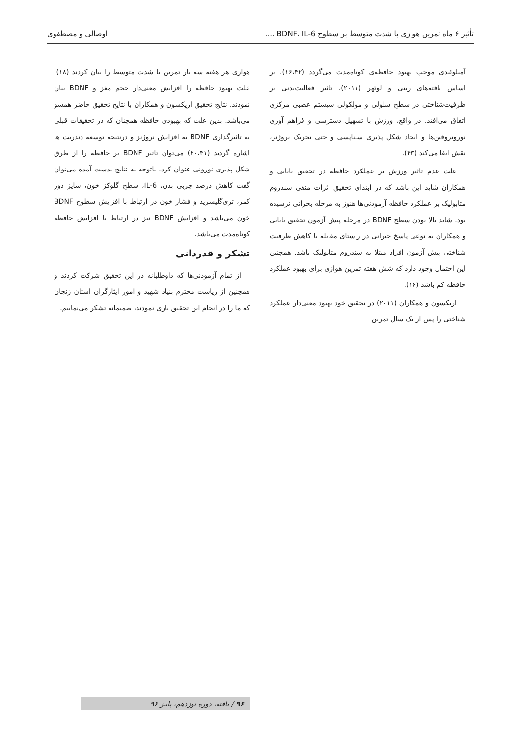تأثیر ۶ ماه تمرین هوازی با شدت متوسط بر سطوح BDNF، IL-6 .... اوصالی و مصطفوی
آمیلوئیدی موجب بهبود حافظه‌ی کوتاه‌مدت می‌گردد (۱۶،۴۲). بر اساس یافته‌های ریتی و لوئهر (۲۰۱۱)، تاثیر فعالیت‌بدنی بر ظرفیت‌شناختی در سطح سلولی و مولکولی سیستم عصبی مرکزی اتفاق می‌افتد. در واقع، ورزش با تسهیل دسترسی و فراهم آوری نوروتروفین‌ها و ایجاد شکل پذیری سیناپسی و حتی تحریک نروژنز، نقش ایفا می‌کند (۴۳).
علت عدم تاثیر ورزش بر عملکرد حافظه در تحقیق بابایی و همکاران شاید این باشد که در ابتدای تحقیق اثرات منفی سندروم متابولیک بر عملکرد حافظه آزمودنی‌ها هنوز به مرحله بحرانی نرسیده بود. شاید بالا بودن سطح BDNF در مرحله پیش آزمون تحقیق بابایی و همکاران به نوعی پاسخ جبرانی در راستای مقابله با کاهش ظرفیت شناختی پیش آزمون افراد مبتلا به سندروم متابولیک باشد. همچنین این احتمال وجود دارد که شش هفته تمرین هوازی برای بهبود عملکرد حافظه کم باشد (۱۶).
اریکسون و همکاران (۲۰۱۱) در تحقیق خود بهبود معنی‌دار عملکرد شناختی را پس از یک سال تمرین
هوازی هر هفته سه بار تمرین با شدت متوسط را بیان کردند (۱۸). علت بهبود حافظه را افزایش معنی‌دار حجم مغز و BDNF بیان نمودند. نتایج تحقیق اریکسون و همکاران با نتایج تحقیق حاضر همسو می‌باشد. بدین علت که بهبودی حافظه همچنان که در تحقیقات قبلی به تاثیرگذاری BDNF به افزایش نروژنز و درنتیجه توسعه دندریت ها اشاره گردید (۴۰،۴۱) می‌توان تاثیر BDNF بر حافظه را از طرق شکل پذیری نورونی عنوان کرد. باتوجه به نتایج بدست آمده می‌توان گفت کاهش درصد چربی بدن، IL-6، سطح گلوکز خون، سایز دور کمر، تری‌گلیسرید و فشار خون در ارتباط با افزایش سطوح BDNF خون می‌باشد و افزایش BDNF نیز در ارتباط با افزایش حافظه کوتاه‌مدت می‌باشد.
تشکر و قدردانی
از تمام آزمودنی‌ها که داوطلبانه در این تحقیق شرکت کردند و همچنین از ریاست محترم بنیاد شهید و امور ایثارگران استان زنجان که ما را در انجام این تحقیق یاری نمودند، صمیمانه تشکر می‌نماییم.
۹۶ / یافته، دوره نوزدهم، پاییز ۹۶